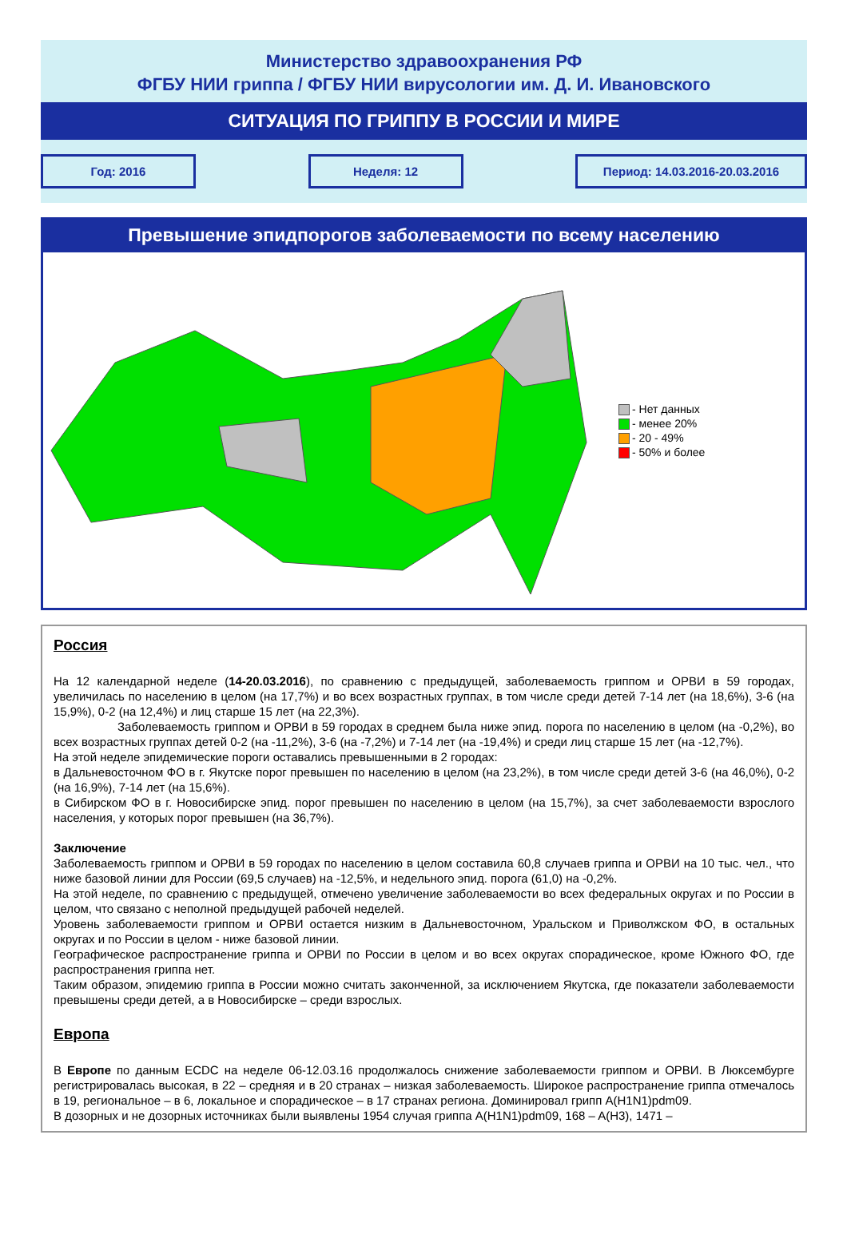Министерство здравоохранения РФ
ФГБУ НИИ гриппа / ФГБУ НИИ вирусологии им. Д. И. Ивановского
СИТУАЦИЯ ПО ГРИППУ В РОССИИ И МИРЕ
Год: 2016 Неделя: 12 Период: 14.03.2016-20.03.2016
Превышение эпидпорогов заболеваемости по всему населению
- Нет данных
- менее 20%
- 20 - 49%
- 50% и более
Россия
На 12 календарной неделе (14-20.03.2016), по сравнению с предыдущей, заболеваемость гриппом и ОРВИ в 59 городах, увеличилась по населению в целом (на 17,7%) и во всех возрастных группах, в том числе среди детей 7-14 лет (на 18,6%), 3-6 (на 15,9%), 0-2 (на 12,4%) и лиц старше 15 лет (на 22,3%).
Заболеваемость гриппом и ОРВИ в 59 городах в среднем была ниже эпид. порога по населению в целом (на -0,2%), во всех возрастных группах детей 0-2 (на -11,2%), 3-6 (на -7,2%) и 7-14 лет (на -19,4%) и среди лиц старше 15 лет (на -12,7%).
На этой неделе эпидемические пороги оставались превышенными в 2 городах:
в Дальневосточном ФО в г. Якутске порог превышен по населению в целом (на 23,2%), в том числе среди детей 3-6 (на 46,0%), 0-2 (на 16,9%), 7-14 лет (на 15,6%).
в Сибирском ФО в г. Новосибирске эпид. порог превышен по населению в целом (на 15,7%), за счет заболеваемости взрослого населения, у которых порог превышен (на 36,7%).
Заключение
Заболеваемость гриппом и ОРВИ в 59 городах по населению в целом составила 60,8 случаев гриппа и ОРВИ на 10 тыс. чел., что ниже базовой линии для России (69,5 случаев) на -12,5%, и недельного эпид. порога (61,0) на -0,2%.
На этой неделе, по сравнению с предыдущей, отмечено увеличение заболеваемости во всех федеральных округах и по России в целом, что связано с неполной предыдущей рабочей неделей.
Уровень заболеваемости гриппом и ОРВИ остается низким в Дальневосточном, Уральском и Приволжском ФО, в остальных округах и по России в целом - ниже базовой линии.
Географическое распространение гриппа и ОРВИ по России в целом и во всех округах спорадическое, кроме Южного ФО, где распространения гриппа нет.
Таким образом, эпидемию гриппа в России можно считать законченной, за исключением Якутска, где показатели заболеваемости превышены среди детей, а в Новосибирске – среди взрослых.
Европа
В Европе по данным ECDC на неделе 06-12.03.16 продолжалось снижение заболеваемости гриппом и ОРВИ. В Люксембурге регистрировалась высокая, в 22 – средняя и в 20 странах – низкая заболеваемость. Широкое распространение гриппа отмечалось в 19, региональное – в 6, локальное и спорадическое – в 17 странах региона. Доминировал грипп A(H1N1)pdm09.
В дозорных и не дозорных источниках были выявлены 1954 случая гриппа A(H1N1)pdm09, 168 – A(H3), 1471 –